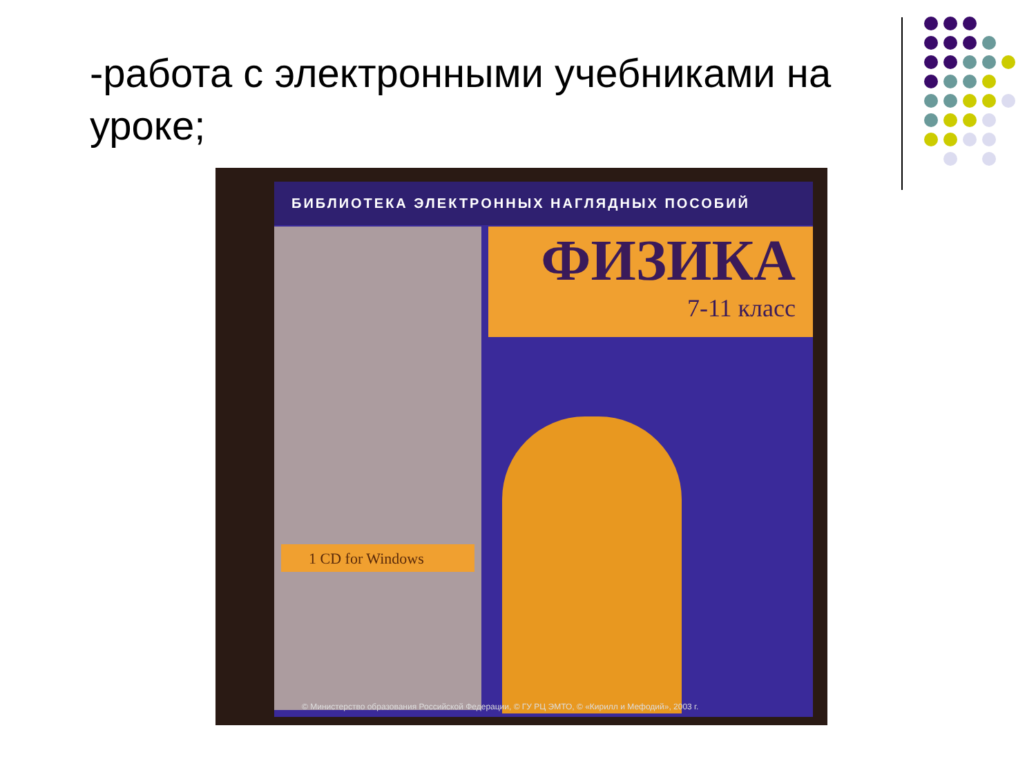-работа с электронными учебниками на уроке;
БИБЛИОТЕКА ЭЛЕКТРОННЫХ НАГЛЯДНЫХ ПОСОБИЙ
ФИЗИКА
7-11 класс
1 CD for Windows
© Министерство образования Российской Федерации, © ГУ РЦ ЭМТО, © «Кирилл и Мефодий», 2003 г.